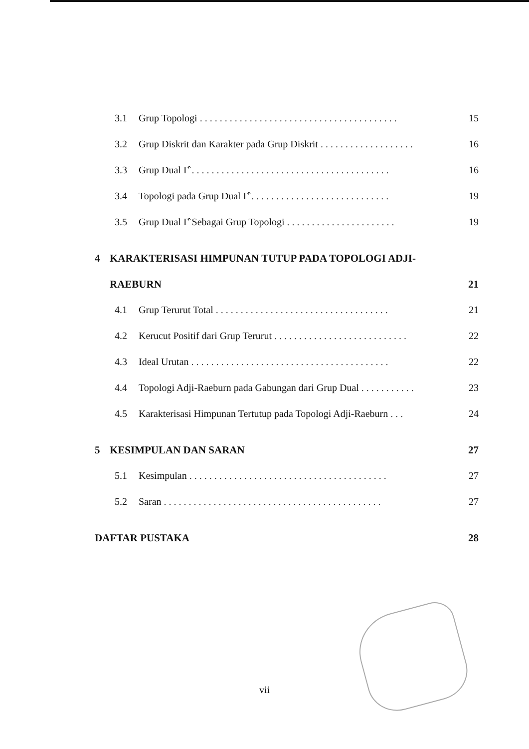3.1 Grup Topologi . . . . . . . . . . . . . . . . . . . . . . . . . . . . . . . . . . . . . . . . 15
3.2 Grup Diskrit dan Karakter pada Grup Diskrit . . . . . . . . . . . . . . . . . . . 16
3.3 Grup Dual Γ̂ . . . . . . . . . . . . . . . . . . . . . . . . . . . . . . . . . . . . . . . . 16
3.4 Topologi pada Grup Dual Γ̂ . . . . . . . . . . . . . . . . . . . . . . . . . . . . 19
3.5 Grup Dual Γ̂ Sebagai Grup Topologi . . . . . . . . . . . . . . . . . . . . . . 19
4 KARAKTERISASI HIMPUNAN TUTUP PADA TOPOLOGI ADJI-
RAEBURN 21
4.1 Grup Terurut Total . . . . . . . . . . . . . . . . . . . . . . . . . . . . . . . . . . . 21
4.2 Kerucut Positif dari Grup Terurut . . . . . . . . . . . . . . . . . . . . . . . . . . . 22
4.3 Ideal Urutan . . . . . . . . . . . . . . . . . . . . . . . . . . . . . . . . . . . . . . . . 22
4.4 Topologi Adji-Raeburn pada Gabungan dari Grup Dual . . . . . . . . . . . 23
4.5 Karakterisasi Himpunan Tertutup pada Topologi Adji-Raeburn . . . 24
5 KESIMPULAN DAN SARAN 27
5.1 Kesimpulan . . . . . . . . . . . . . . . . . . . . . . . . . . . . . . . . . . . . . . . . 27
5.2 Saran . . . . . . . . . . . . . . . . . . . . . . . . . . . . . . . . . . . . . . . . . . . . 27
DAFTAR PUSTAKA 28
vii